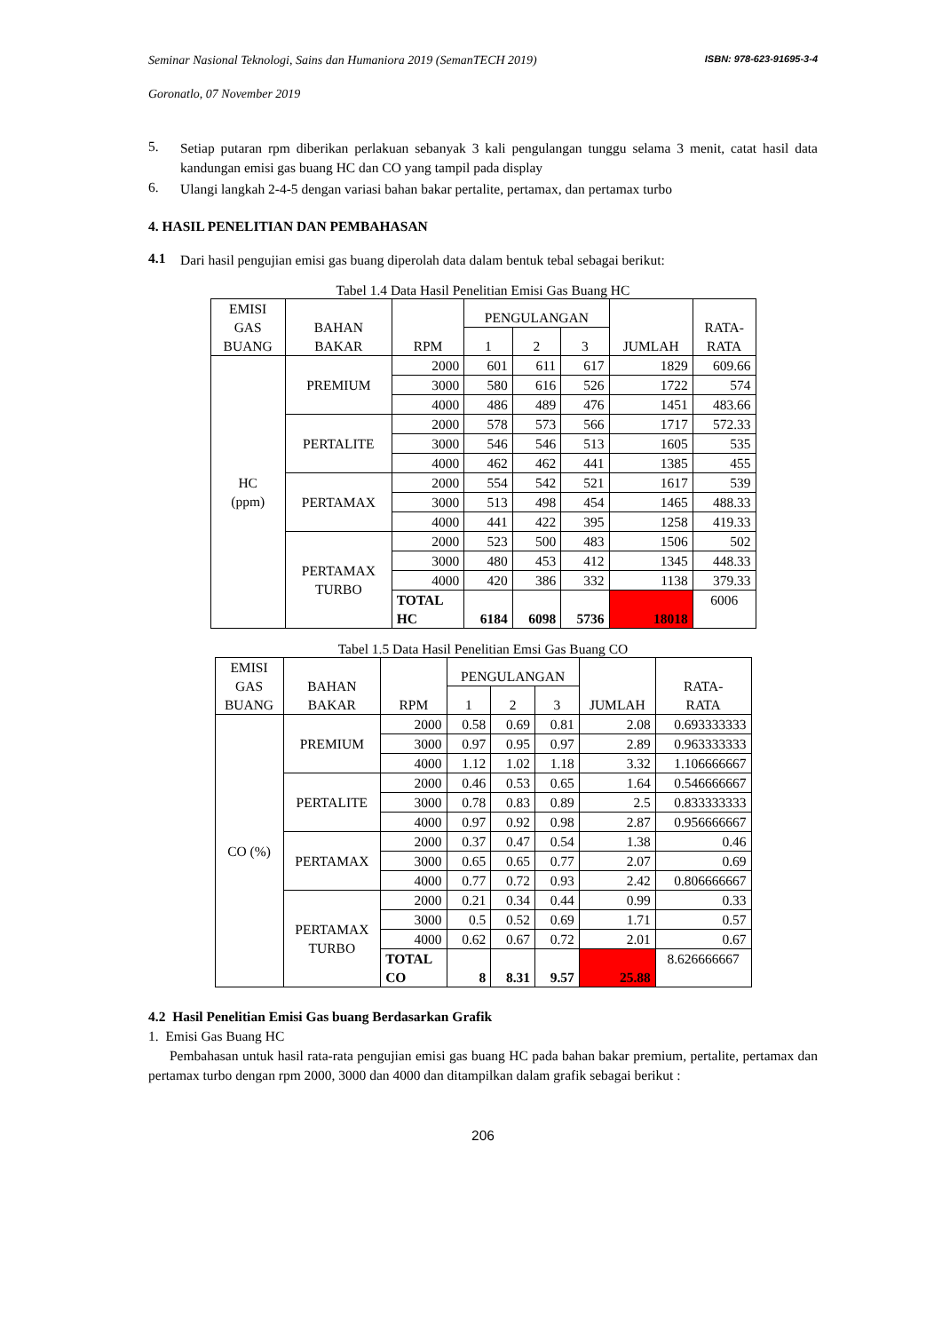Seminar Nasional Teknologi, Sains dan Humaniora 2019 (SemanTECH 2019) ISBN: 978-623-91695-3-4
Goronatlo, 07 November 2019
5.
Setiap putaran rpm diberikan perlakuan sebanyak 3 kali pengulangan tunggu selama 3 menit, catat hasil data kandungan emisi gas buang HC dan CO yang tampil pada display
6.
Ulangi langkah 2-4-5 dengan variasi bahan bakar pertalite, pertamax, dan pertamax turbo
4. HASIL PENELITIAN DAN PEMBAHASAN
4.1
Dari hasil pengujian emisi gas buang diperolah data dalam bentuk tebal sebagai berikut:
Tabel 1.4 Data Hasil Penelitian Emisi Gas Buang HC
| EMISI GAS BUANG | BAHAN BAKAR | RPM | PENGULANGAN | | | JUMLAH | RATA- RATA |
| --- | --- | --- | --- | --- | --- | --- | --- |
| | | | 1 | 2 | 3 | | |
| HC (ppm) | PREMIUM | 2000 | 601 | 611 | 617 | 1829 | 609.66 |
| | | 3000 | 580 | 616 | 526 | 1722 | 574 |
| | | 4000 | 486 | 489 | 476 | 1451 | 483.66 |
| | PERTALITE | 2000 | 578 | 573 | 566 | 1717 | 572.33 |
| | | 3000 | 546 | 546 | 513 | 1605 | 535 |
| | | 4000 | 462 | 462 | 441 | 1385 | 455 |
| | PERTAMAX | 2000 | 554 | 542 | 521 | 1617 | 539 |
| | | 3000 | 513 | 498 | 454 | 1465 | 488.33 |
| | | 4000 | 441 | 422 | 395 | 1258 | 419.33 |
| | PERTAMAX TURBO | 2000 | 523 | 500 | 483 | 1506 | 502 |
| | | 3000 | 480 | 453 | 412 | 1345 | 448.33 |
| | | 4000 | 420 | 386 | 332 | 1138 | 379.33 |
| | | TOTAL HC | 6184 | 6098 | 5736 | 18018 | 6006 |
Tabel 1.5 Data Hasil Penelitian Emsi Gas Buang CO
| EMISI GAS BUANG | BAHAN BAKAR | RPM | PENGULANGAN | | | JUMLAH | RATA- RATA |
| --- | --- | --- | --- | --- | --- | --- | --- |
| | | | 1 | 2 | 3 | | |
| CO (%) | PREMIUM | 2000 | 0.58 | 0.69 | 0.81 | 2.08 | 0.693333333 |
| | | 3000 | 0.97 | 0.95 | 0.97 | 2.89 | 0.963333333 |
| | | 4000 | 1.12 | 1.02 | 1.18 | 3.32 | 1.106666667 |
| | PERTALITE | 2000 | 0.46 | 0.53 | 0.65 | 1.64 | 0.546666667 |
| | | 3000 | 0.78 | 0.83 | 0.89 | 2.5 | 0.833333333 |
| | | 4000 | 0.97 | 0.92 | 0.98 | 2.87 | 0.956666667 |
| | PERTAMAX | 2000 | 0.37 | 0.47 | 0.54 | 1.38 | 0.46 |
| | | 3000 | 0.65 | 0.65 | 0.77 | 2.07 | 0.69 |
| | | 4000 | 0.77 | 0.72 | 0.93 | 2.42 | 0.806666667 |
| | PERTAMAX TURBO | 2000 | 0.21 | 0.34 | 0.44 | 0.99 | 0.33 |
| | | 3000 | 0.5 | 0.52 | 0.69 | 1.71 | 0.57 |
| | | 4000 | 0.62 | 0.67 | 0.72 | 2.01 | 0.67 |
| | | TOTAL CO | 8 | 8.31 | 9.57 | 25.88 | 8.626666667 |
4.2 Hasil Penelitian Emisi Gas buang Berdasarkan Grafik
1. Emisi Gas Buang HC
Pembahasan untuk hasil rata-rata pengujian emisi gas buang HC pada bahan bakar premium, pertalite, pertamax dan pertamax turbo dengan rpm 2000, 3000 dan 4000 dan ditampilkan dalam grafik sebagai berikut :
206